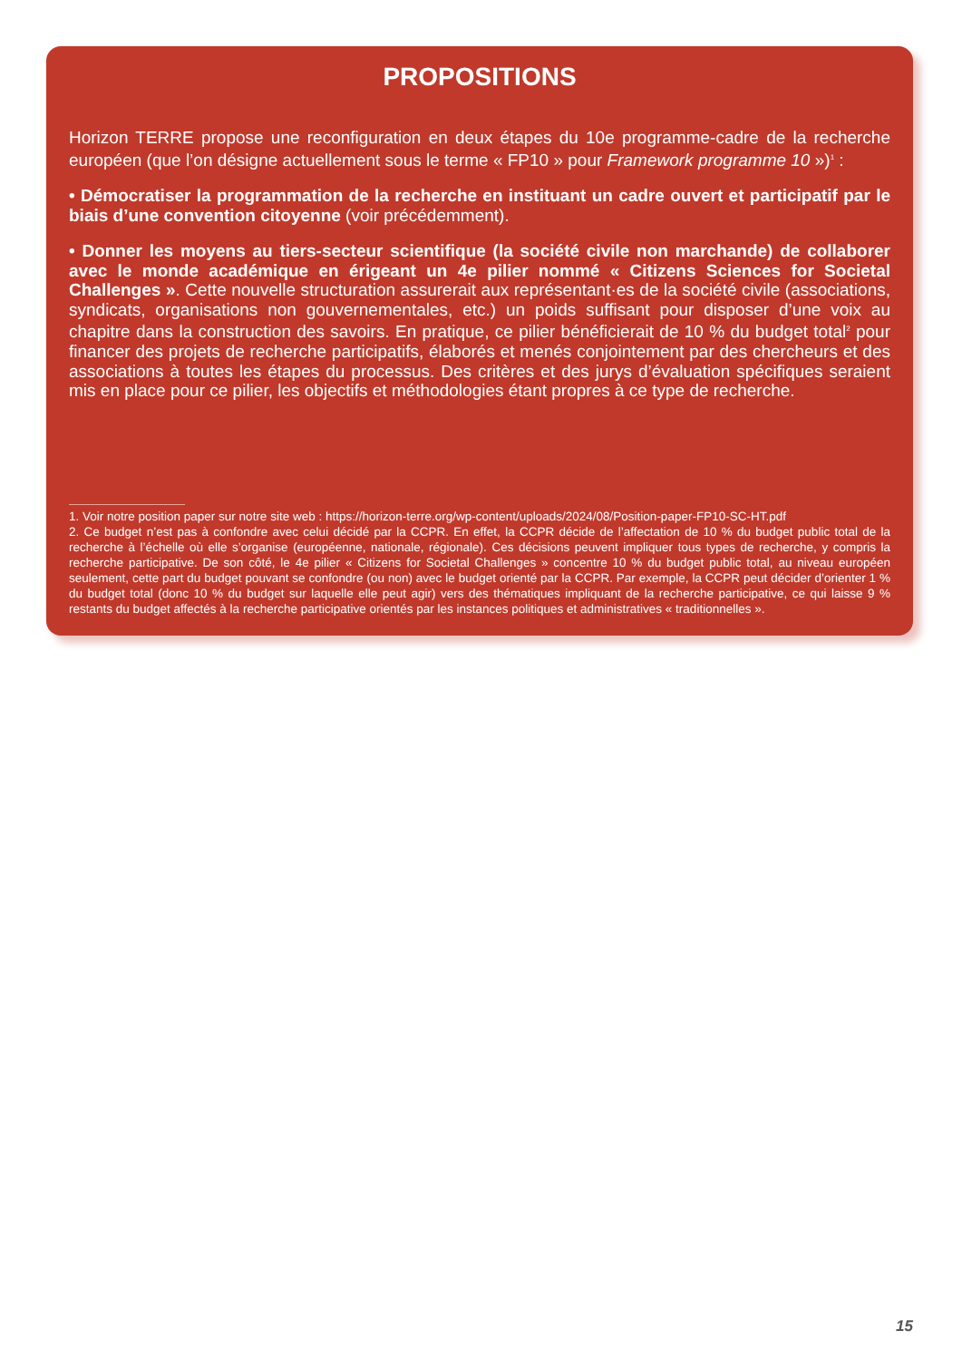PROPOSITIONS
Horizon TERRE propose une reconfiguration en deux étapes du 10e programme-cadre de la recherche européen (que l’on désigne actuellement sous le terme « FP10 » pour Framework programme 10 »)<sup>1</sup> :
• Démocratiser la programmation de la recherche en instituant un cadre ouvert et participatif par le biais d’une convention citoyenne (voir précédemment).
• Donner les moyens au tiers-secteur scientifique (la société civile non marchande) de collaborer avec le monde académique en érigeant un 4e pilier nommé « Citizens Sciences for Societal Challenges ». Cette nouvelle structuration assurerait aux représentant·es de la société civile (associations, syndicats, organisations non gouvernementales, etc.) un poids suffisant pour disposer d’une voix au chapitre dans la construction des savoirs. En pratique, ce pilier bénéficierait de 10 % du budget total<sup>2</sup> pour financer des projets de recherche participatifs, élaborés et menés conjointement par des chercheurs et des associations à toutes les étapes du processus. Des critères et des jurys d’évaluation spécifiques seraient mis en place pour ce pilier, les objectifs et méthodologies étant propres à ce type de recherche.
1. Voir notre position paper sur notre site web : https://horizon-terre.org/wp-content/uploads/2024/08/Position-paper-FP10-SC-HT.pdf
2. Ce budget n’est pas à confondre avec celui décidé par la CCPR. En effet, la CCPR décide de l’affectation de 10 % du budget public total de la recherche à l’échelle où elle s’organise (européenne, nationale, régionale). Ces décisions peuvent impliquer tous types de recherche, y compris la recherche participative. De son côté, le 4e pilier « Citizens for Societal Challenges » concentre 10 % du budget public total, au niveau européen seulement, cette part du budget pouvant se confondre (ou non) avec le budget orienté par la CCPR. Par exemple, la CCPR peut décider d’orienter 1 % du budget total (donc 10 % du budget sur laquelle elle peut agir) vers des thématiques impliquant de la recherche participative, ce qui laisse 9 % restants du budget affectés à la recherche participative orientés par les instances politiques et administratives « traditionnelles ».
15